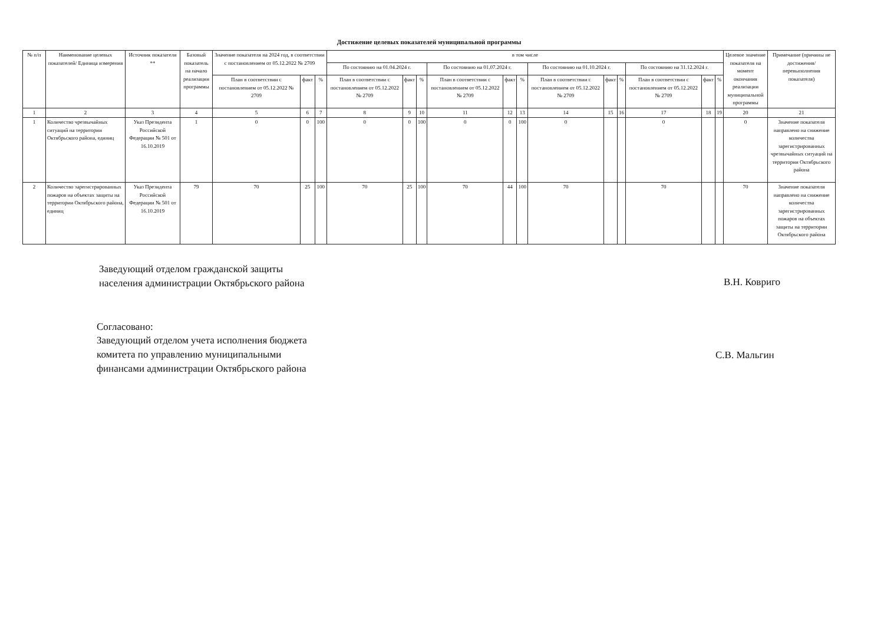Достижение целевых показателей муниципальной программы
| № п/п | Наименование целевых показателей/ Единица измерения | Источник показателя ** | Базовый показатель на начало реализации программы | Значение показателя на 2024 год, в соответствии с постановлением от 05.12.2022 № 2709 | | | в том числе | | | | | | | | | | | | Целевое значение показателя на момент окончания реализации муниципальной программы | Примечание (причины не достижения/ перевыполнения показателя) |
| --- | --- | --- | --- | --- | --- | --- | --- | --- | --- | --- | --- | --- | --- | --- | --- | --- | --- | --- | --- | --- |
| | | | | | | | По состоянию на 01.04.2024 г. | | | По состоянию на 01.07.2024 г. | | | По состоянию на 01.10.2024 г. | | | По состоянию на 31.12.2024 г. | | | | |
| | | | | План в соответствии с постановлением от 05.12.2022 № 2709 | факт | % | План в соответствии с постановлением от 05.12.2022 № 2709 | факт | % | План в соответствии с постановлением от 05.12.2022 № 2709 | факт | % | План в соответствии с постановлением от 05.12.2022 № 2709 | факт | % | План в соответствии с постановлением от 05.12.2022 № 2709 | факт | % | | |
| 1 | 2 | 3 | 4 | 5 | 6 | 7 | 8 | 9 | 10 | 11 | 12 | 13 | 14 | 15 | 16 | 17 | 18 | 19 | 20 | 21 |
| 1 | Количество чрезвычайных ситуаций на территории Октябрьского района, единиц | Указ Президента Российской Федерации № 501 от 16.10.2019 | 1 | 0 | 0 | 100 | 0 | 0 | 100 | 0 | 0 | 100 | 0 | | | 0 | | | 0 | Значение показателя направлено на снижение количества зарегистрированных чрезвычайных ситуаций на территории Октябрьского района |
| 2 | Количество зарегистрированных пожаров на объектах защиты на территории Октябрьского района, единиц | Указ Президента Российской Федерации № 501 от 16.10.2019 | 79 | 70 | 25 | 100 | 70 | 25 | 100 | 70 | 44 | 100 | 70 | | | 70 | | | 70 | Значение показателя направлено на снижение количества зарегистрированных пожаров на объектах защиты на территории Октябрьского района |
Заведующий отделом гражданской защиты
населения администрации Октябрьского района
В.Н. Ковриго
Согласовано:
Заведующий отделом учета исполнения бюджета
комитета по управлению муниципальными
финансами администрации Октябрьского района
С.В. Мальгин